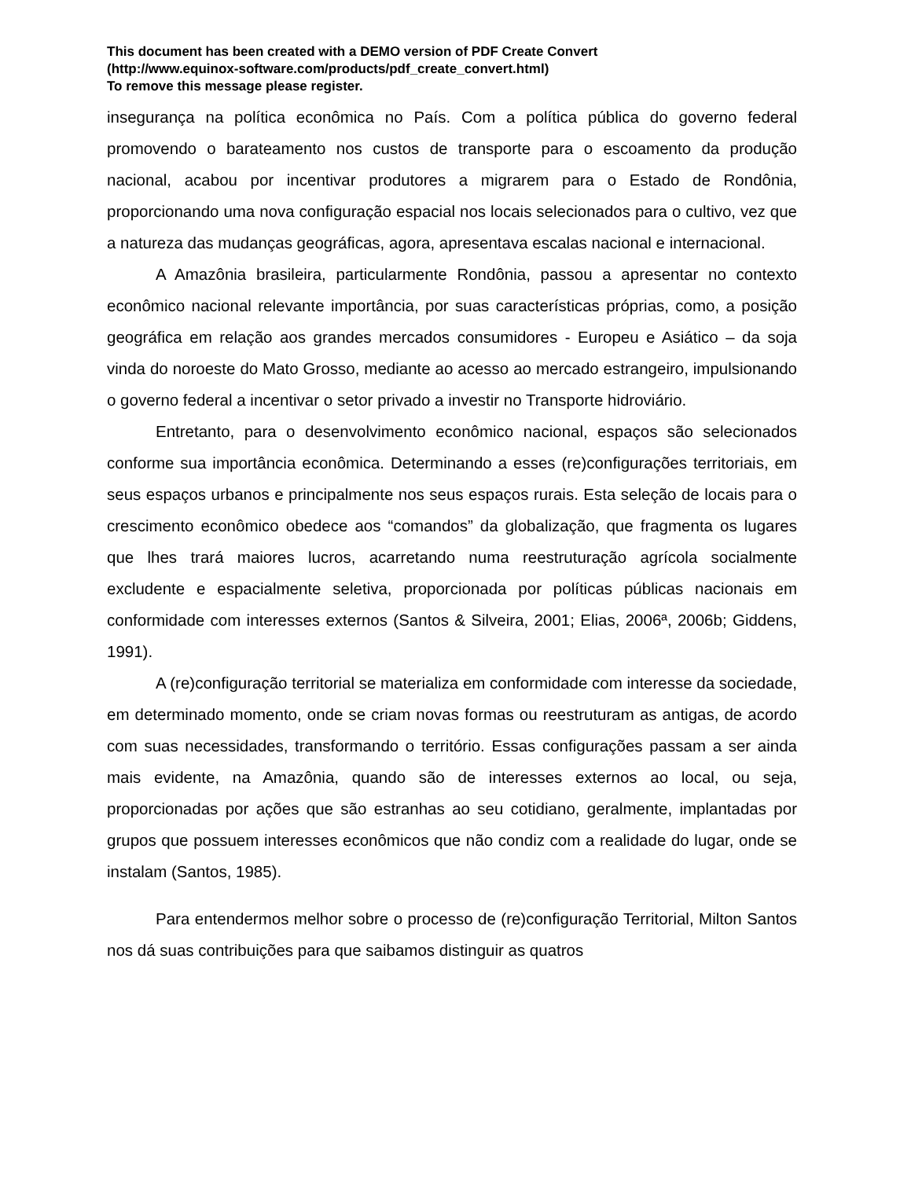This document has been created with a DEMO version of PDF Create Convert
(http://www.equinox-software.com/products/pdf_create_convert.html)
To remove this message please register.
insegurança na política econômica no País. Com a política pública do governo federal promovendo o barateamento nos custos de transporte para o escoamento da produção nacional, acabou por incentivar produtores a migrarem para o Estado de Rondônia, proporcionando uma nova configuração espacial nos locais selecionados para o cultivo, vez que a natureza das mudanças geográficas, agora, apresentava escalas nacional e internacional.
A Amazônia brasileira, particularmente Rondônia, passou a apresentar no contexto econômico nacional relevante importância, por suas características próprias, como, a posição geográfica em relação aos grandes mercados consumidores - Europeu e Asiático – da soja vinda do noroeste do Mato Grosso, mediante ao acesso ao mercado estrangeiro, impulsionando o governo federal a incentivar o setor privado a investir no Transporte hidroviário.
Entretanto, para o desenvolvimento econômico nacional, espaços são selecionados conforme sua importância econômica. Determinando a esses (re)configurações territoriais, em seus espaços urbanos e principalmente nos seus espaços rurais. Esta seleção de locais para o crescimento econômico obedece aos “comandos” da globalização, que fragmenta os lugares que lhes trará maiores lucros, acarretando numa reestruturação agrícola socialmente excludente e espacialmente seletiva, proporcionada por políticas públicas nacionais em conformidade com interesses externos (Santos & Silveira, 2001; Elias, 2006ª, 2006b; Giddens, 1991).
A (re)configuração territorial se materializa em conformidade com interesse da sociedade, em determinado momento, onde se criam novas formas ou reestruturam as antigas, de acordo com suas necessidades, transformando o território. Essas configurações passam a ser ainda mais evidente, na Amazônia, quando são de interesses externos ao local, ou seja, proporcionadas por ações que são estranhas ao seu cotidiano, geralmente, implantadas por grupos que possuem interesses econômicos que não condiz com a realidade do lugar, onde se instalam (Santos, 1985).
Para entendermos melhor sobre o processo de (re)configuração Territorial, Milton Santos nos dá suas contribuições para que saibamos distinguir as quatros